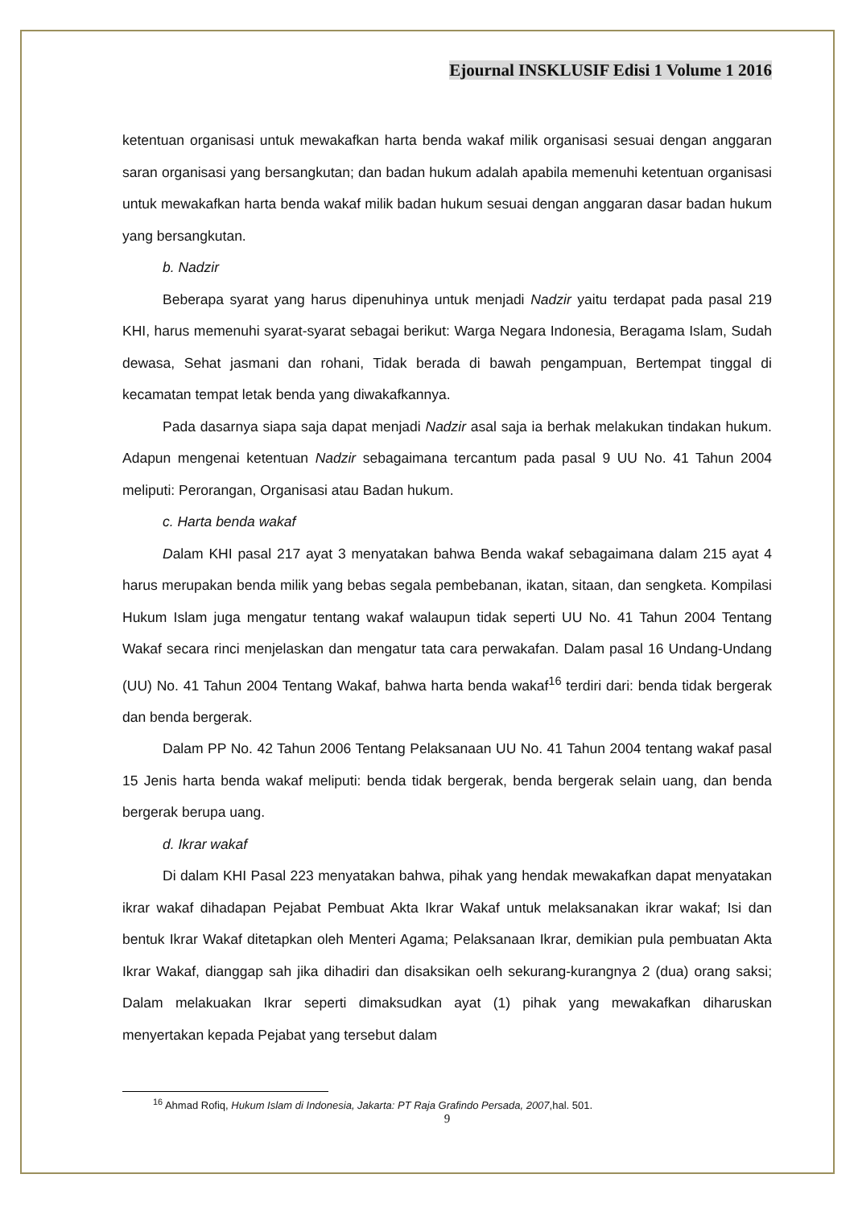Ejournal INSKLUSIF Edisi 1 Volume 1 2016
ketentuan organisasi untuk mewakafkan harta benda wakaf milik organisasi sesuai dengan anggaran saran organisasi yang bersangkutan; dan badan hukum adalah apabila memenuhi ketentuan organisasi untuk mewakafkan harta benda wakaf milik badan hukum sesuai dengan anggaran dasar badan hukum yang bersangkutan.
b. Nadzir
Beberapa syarat yang harus dipenuhinya untuk menjadi Nadzir yaitu terdapat pada pasal 219 KHI, harus memenuhi syarat-syarat sebagai berikut: Warga Negara Indonesia, Beragama Islam, Sudah dewasa, Sehat jasmani dan rohani, Tidak berada di bawah pengampuan, Bertempat tinggal di kecamatan tempat letak benda yang diwakafkannya.
Pada dasarnya siapa saja dapat menjadi Nadzir asal saja ia berhak melakukan tindakan hukum. Adapun mengenai ketentuan Nadzir sebagaimana tercantum pada pasal 9 UU No. 41 Tahun 2004 meliputi: Perorangan, Organisasi atau Badan hukum.
c. Harta benda wakaf
Dalam KHI pasal 217 ayat 3 menyatakan bahwa Benda wakaf sebagaimana dalam 215 ayat 4 harus merupakan benda milik yang bebas segala pembebanan, ikatan, sitaan, dan sengketa. Kompilasi Hukum Islam juga mengatur tentang wakaf walaupun tidak seperti UU No. 41 Tahun 2004 Tentang Wakaf secara rinci menjelaskan dan mengatur tata cara perwakafan. Dalam pasal 16 Undang-Undang (UU) No. 41 Tahun 2004 Tentang Wakaf, bahwa harta benda wakaf<sup>16</sup> terdiri dari: benda tidak bergerak dan benda bergerak.
Dalam PP No. 42 Tahun 2006 Tentang Pelaksanaan UU No. 41 Tahun 2004 tentang wakaf pasal 15 Jenis harta benda wakaf meliputi: benda tidak bergerak, benda bergerak selain uang, dan benda bergerak berupa uang.
d. Ikrar wakaf
Di dalam KHI Pasal 223 menyatakan bahwa, pihak yang hendak mewakafkan dapat menyatakan ikrar wakaf dihadapan Pejabat Pembuat Akta Ikrar Wakaf untuk melaksanakan ikrar wakaf; Isi dan bentuk Ikrar Wakaf ditetapkan oleh Menteri Agama; Pelaksanaan Ikrar, demikian pula pembuatan Akta Ikrar Wakaf, dianggap sah jika dihadiri dan disaksikan oelh sekurang-kurangnya 2 (dua) orang saksi; Dalam melakuakan Ikrar seperti dimaksudkan ayat (1) pihak yang mewakafkan diharuskan menyertakan kepada Pejabat yang tersebut dalam
<sup>16</sup> Ahmad Rofiq, Hukum Islam di Indonesia, Jakarta: PT Raja Grafindo Persada, 2007,hal. 501.
9